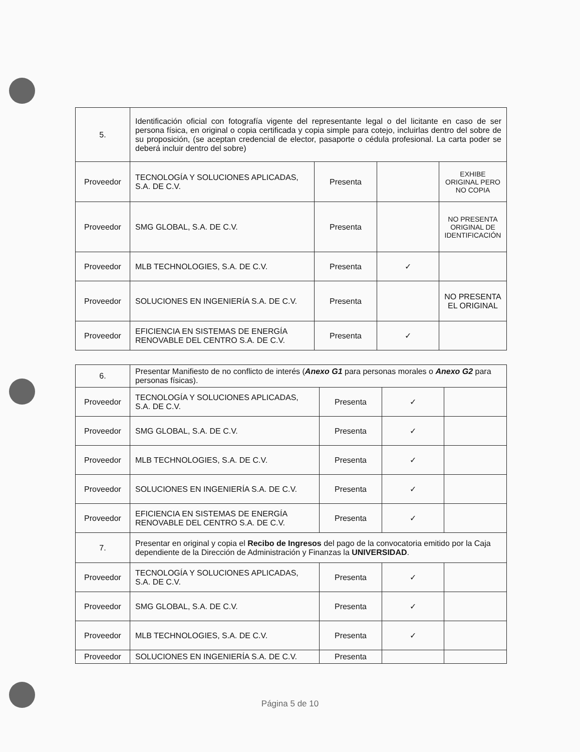| 5. | Identificación oficial con fotografía vigente del representante legal o del licitante en caso de ser persona física, en original o copia certificada y copia simple para cotejo, incluirlas dentro del sobre de su proposición, (se aceptan credencial de elector, pasaporte o cédula profesional. La carta poder se deberá incluir dentro del sobre) | | | |
| Proveedor | TECNOLOGÍA Y SOLUCIONES APLICADAS, S.A. DE C.V. | Presenta | | EXHIBE ORIGINAL PERO NO COPIA |
| Proveedor | SMG GLOBAL, S.A. DE C.V. | Presenta | | NO PRESENTA ORIGINAL DE IDENTIFICACIÓN |
| Proveedor | MLB TECHNOLOGIES, S.A. DE C.V. | Presenta | ✓ | |
| Proveedor | SOLUCIONES EN INGENIERÍA S.A. DE C.V. | Presenta | | NO PRESENTA EL ORIGINAL |
| Proveedor | EFICIENCIA EN SISTEMAS DE ENERGÍA RENOVABLE DEL CENTRO S.A. DE C.V. | Presenta | ✓ | |
| 6. | Presentar Manifiesto de no conflicto de interés ( Anexo G1 para personas morales o Anexo G2 para personas físicas). | | | |
| Proveedor | TECNOLOGÍA Y SOLUCIONES APLICADAS, S.A. DE C.V. | Presenta | ✓ | |
| Proveedor | SMG GLOBAL, S.A. DE C.V. | Presenta | ✓ | |
| Proveedor | MLB TECHNOLOGIES, S.A. DE C.V. | Presenta | ✓ | |
| Proveedor | SOLUCIONES EN INGENIERÍA S.A. DE C.V. | Presenta | ✓ | |
| Proveedor | EFICIENCIA EN SISTEMAS DE ENERGÍA RENOVABLE DEL CENTRO S.A. DE C.V. | Presenta | ✓ | |
| 7. | Presentar en original y copia el Recibo de Ingresos del pago de la convocatoria emitido por la Caja dependiente de la Dirección de Administración y Finanzas la UNIVERSIDAD . | | | |
| Proveedor | TECNOLOGÍA Y SOLUCIONES APLICADAS, S.A. DE C.V. | Presenta | ✓ | |
| Proveedor | SMG GLOBAL, S.A. DE C.V. | Presenta | ✓ | |
| Proveedor | MLB TECHNOLOGIES, S.A. DE C.V. | Presenta | ✓ | |
| Proveedor | SOLUCIONES EN INGENIERÍA S.A. DE C.V. | Presenta | | |
Página 5 de 10